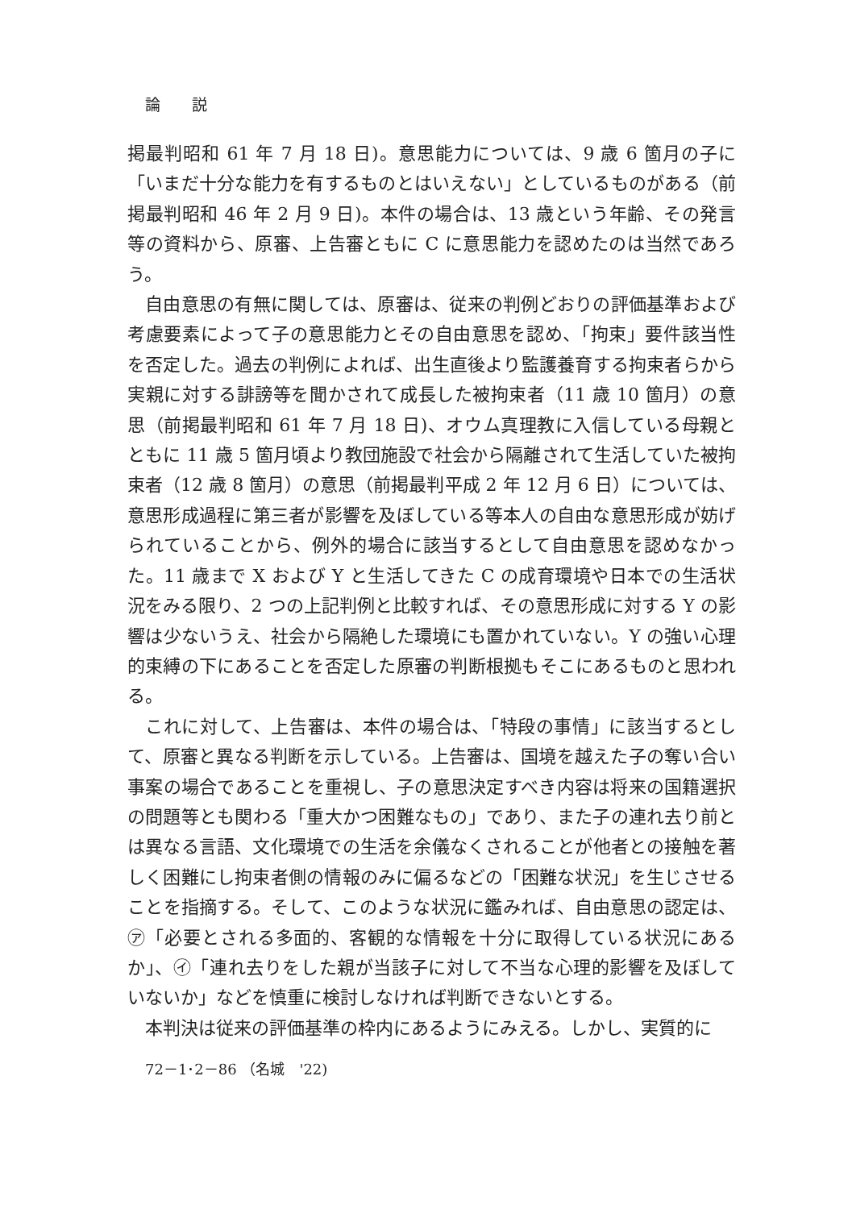論　説
掲最判昭和 61 年 7 月 18 日)。意思能力については、9 歳 6 箇月の子に「いまだ十分な能力を有するものとはいえない」としているものがある（前掲最判昭和 46 年 2 月 9 日)。本件の場合は、13 歳という年齢、その発言等の資料から、原審、上告審ともに C に意思能力を認めたのは当然であろう。
自由意思の有無に関しては、原審は、従来の判例どおりの評価基準および考慮要素によって子の意思能力とその自由意思を認め、「拘束」要件該当性を否定した。過去の判例によれば、出生直後より監護養育する拘束者らから実親に対する誹謗等を聞かされて成長した被拘束者（11 歳 10 箇月）の意思（前掲最判昭和 61 年 7 月 18 日)、オウム真理教に入信している母親とともに 11 歳 5 箇月頃より教団施設で社会から隔離されて生活していた被拘束者（12 歳 8 箇月）の意思（前掲最判平成 2 年 12 月 6 日）については、意思形成過程に第三者が影響を及ぼしている等本人の自由な意思形成が妨げられていることから、例外的場合に該当するとして自由意思を認めなかった。11 歳まで X および Y と生活してきた C の成育環境や日本での生活状況をみる限り、2 つの上記判例と比較すれば、その意思形成に対する Y の影響は少ないうえ、社会から隔絶した環境にも置かれていない。Y の強い心理的束縛の下にあることを否定した原審の判断根拠もそこにあるものと思われる。
これに対して、上告審は、本件の場合は、「特段の事情」に該当するとして、原審と異なる判断を示している。上告審は、国境を越えた子の奪い合い事案の場合であることを重視し、子の意思決定すべき内容は将来の国籍選択の問題等とも関わる「重大かつ困難なもの」であり、また子の連れ去り前とは異なる言語、文化環境での生活を余儀なくされることが他者との接触を著しく困難にし拘束者側の情報のみに偏るなどの「困難な状況」を生じさせることを指摘する。そして、このような状況に鑑みれば、自由意思の認定は、㋐「必要とされる多面的、客観的な情報を十分に取得している状況にあるか」、㋑「連れ去りをした親が当該子に対して不当な心理的影響を及ぼしていないか」などを慎重に検討しなければ判断できないとする。
本判決は従来の評価基準の枠内にあるようにみえる。しかし、実質的に
72－1･2－86 （名城　'22)